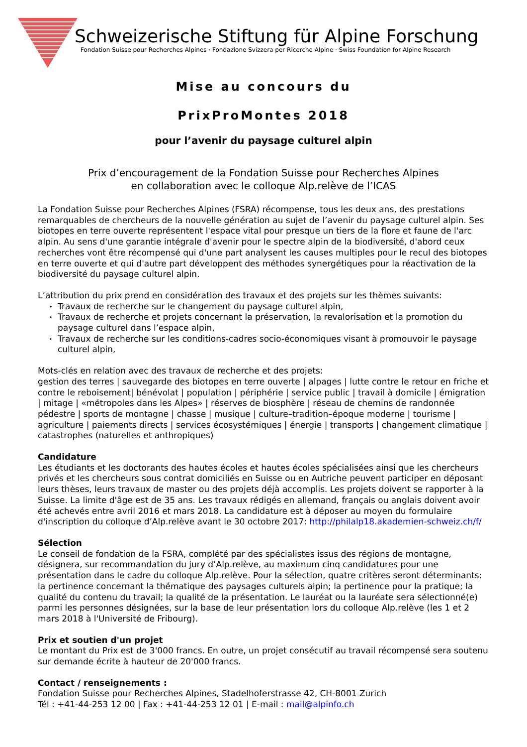Schweizerische Stiftung für Alpine Forschung
Fondation Suisse pour Recherches Alpines · Fondazione Svizzera per Ricerche Alpine · Swiss Foundation for Alpine Research
Mise au concours du
PrixProMontes 2018
pour l’avenir du paysage culturel alpin
Prix d’encouragement de la Fondation Suisse pour Recherches Alpines
en collaboration avec le colloque Alp.relève de l’ICAS
La Fondation Suisse pour Recherches Alpines (FSRA) récompense, tous les deux ans, des prestations remarquables de chercheurs de la nouvelle génération au sujet de l’avenir du paysage culturel alpin. Ses biotopes en terre ouverte représentent l'espace vital pour presque un tiers de la flore et faune de l'arc alpin. Au sens d'une garantie intégrale d'avenir pour le spectre alpin de la biodiversité, d'abord ceux recherches vont être récompensé qui d'une part analysent les causes multiples pour le recul des biotopes en terre ouverte et qui d'autre part développent des méthodes synergétiques pour la réactivation de la biodiversité du paysage culturel alpin.
L’attribution du prix prend en considération des travaux et des projets sur les thèmes suivants:
▸ Travaux de recherche sur le changement du paysage culturel alpin,
▸ Travaux de recherche et projets concernant la préservation, la revalorisation et la promotion du paysage culturel dans l’espace alpin,
▸ Travaux de recherche sur les conditions-cadres socio-économiques visant à promouvoir le paysage culturel alpin,
Mots-clés en relation avec des travaux de recherche et des projets:
gestion des terres | sauvegarde des biotopes en terre ouverte | alpages | lutte contre le retour en friche et contre le reboisement| bénévolat | population | périphérie | service public | travail à domicile | émigration | mitage | «métropoles dans les Alpes» | réserves de biosphère | réseau de chemins de randonnée pédestre | sports de montagne | chasse | musique | culture–tradition–époque moderne | tourisme | agriculture | paiements directs | services écosystémiques | énergie | transports | changement climatique | catastrophes (naturelles et anthropiques)
Candidature
Les étudiants et les doctorants des hautes écoles et hautes écoles spécialisées ainsi que les chercheurs privés et les chercheurs sous contrat domiciliés en Suisse ou en Autriche peuvent participer en déposant leurs thèses, leurs travaux de master ou des projets déjà accomplis. Les projets doivent se rapporter à la Suisse. La limite d'âge est de 35 ans. Les travaux rédigés en allemand, français ou anglais doivent avoir été achevés entre avril 2016 et mars 2018. La candidature est à déposer au moyen du formulaire d'inscription du colloque d’Alp.relève avant le 30 octobre 2017: http://philalp18.akademien-schweiz.ch/f/
Sélection
Le conseil de fondation de la FSRA, complété par des spécialistes issus des régions de montagne, désignera, sur recommandation du jury d’Alp.relève, au maximum cinq candidatures pour une présentation dans le cadre du colloque Alp.relève. Pour la sélection, quatre critères seront déterminants: la pertinence concernant la thématique des paysages culturels alpin; la pertinence pour la pratique; la qualité du contenu du travail; la qualité de la présentation. Le lauréat ou la lauréate sera sélectionné(e) parmi les personnes désignées, sur la base de leur présentation lors du colloque Alp.relève (les 1 et 2 mars 2018 à l'Université de Fribourg).
Prix et soutien d'un projet
Le montant du Prix est de 3'000 francs. En outre, un projet consécutif au travail récompensé sera soutenu sur demande écrite à hauteur de 20'000 francs.
Contact / renseignements :
Fondation Suisse pour Recherches Alpines, Stadelhoferstrasse 42, CH-8001 Zurich
Tél : +41-44-253 12 00 | Fax : +41-44-253 12 01 | E-mail : mail@alpinfo.ch